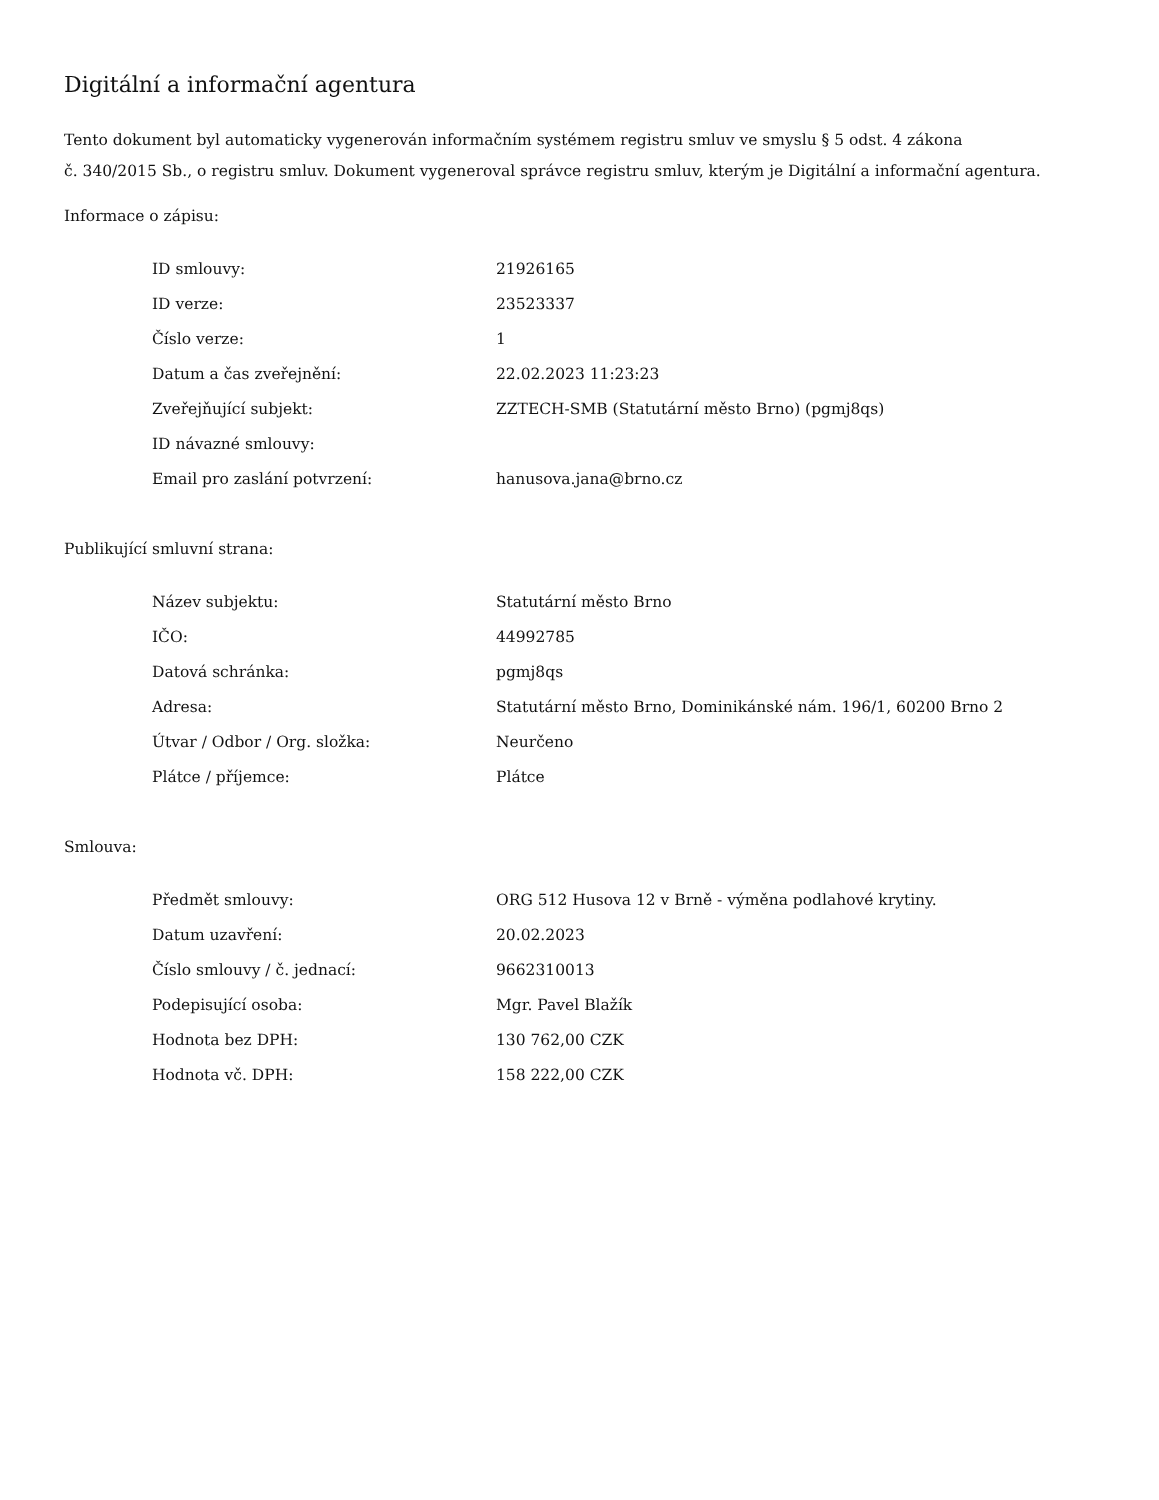Digitální a informační agentura
Tento dokument byl automaticky vygenerován informačním systémem registru smluv ve smyslu § 5 odst. 4 zákona
č. 340/2015 Sb., o registru smluv. Dokument vygeneroval správce registru smluv, kterým je Digitální a informační agentura.
Informace o zápisu:
| ID smlouvy: | 21926165 |
| ID verze: | 23523337 |
| Číslo verze: | 1 |
| Datum a čas zveřejnění: | 22.02.2023 11:23:23 |
| Zveřejňující subjekt: | ZZTECH-SMB (Statutární město Brno) (pgmj8qs) |
| ID návazné smlouvy: | |
| Email pro zaslání potvrzení: | hanusova.jana@brno.cz |
Publikující smluvní strana:
| Název subjektu: | Statutární město Brno |
| IČO: | 44992785 |
| Datová schránka: | pgmj8qs |
| Adresa: | Statutární město Brno, Dominikánské nám. 196/1, 60200 Brno 2 |
| Útvar / Odbor / Org. složka: | Neurčeno |
| Plátce / příjemce: | Plátce |
Smlouva:
| Předmět smlouvy: | ORG 512 Husova 12 v Brně - výměna podlahové krytiny. |
| Datum uzavření: | 20.02.2023 |
| Číslo smlouvy / č. jednací: | 9662310013 |
| Podepisující osoba: | Mgr. Pavel Blažík |
| Hodnota bez DPH: | 130 762,00 CZK |
| Hodnota vč. DPH: | 158 222,00 CZK |